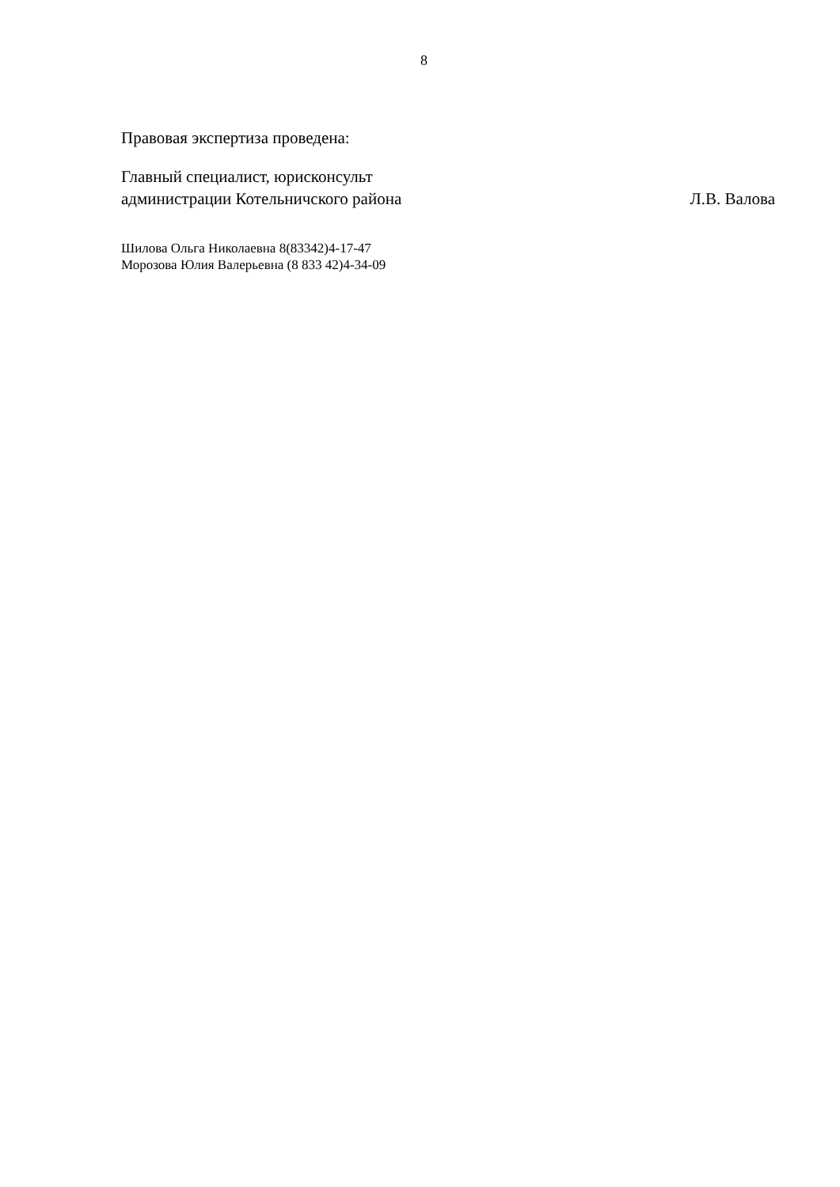8
Правовая экспертиза проведена:
Главный специалист, юрисконсульт
администрации Котельничского района Л.В. Валова
Шилова Ольга Николаевна 8(83342)4-17-47
Морозова Юлия Валерьевна (8 833 42)4-34-09